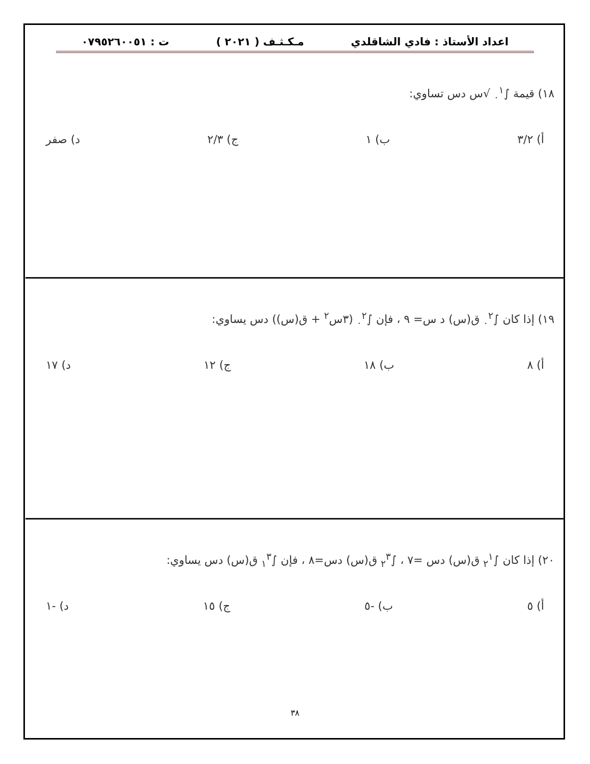اعداد الأستاذ : فادي الشاقلدي مـكـثـف ( ٢٠٢١ ) ت : ٠٧٩٥٢٦٠٠٥١
١٨) قيمة ∫<sub>٠</sub><sup>١</sup> √س دس تساوي:
أ) ٣/٢ ب) ١ ج) ٢/٣ د) صفر
١٩) إذا كان ∫<sub>٠</sub><sup>٢</sup> ق(س) د س= ٩ ، فإن ∫<sub>٠</sub><sup>٢</sup> (٣س<sup>٢</sup> + ق(س)) دس يساوي:
أ) ٨ ب) ١٨ ج) ١٢ د) ١٧
٢٠) إذا كان ∫<sub>٢</sub><sup>١</sup> ق(س) دس =٧ ، ∫<sub>٢</sub><sup>٣</sup> ق(س) دس=٨ ، فإن ∫<sub>١</sub><sup>٣</sup> ق(س) دس يساوي:
أ) ٥ ب) -٥ ج) ١٥ د) -١
٣٨